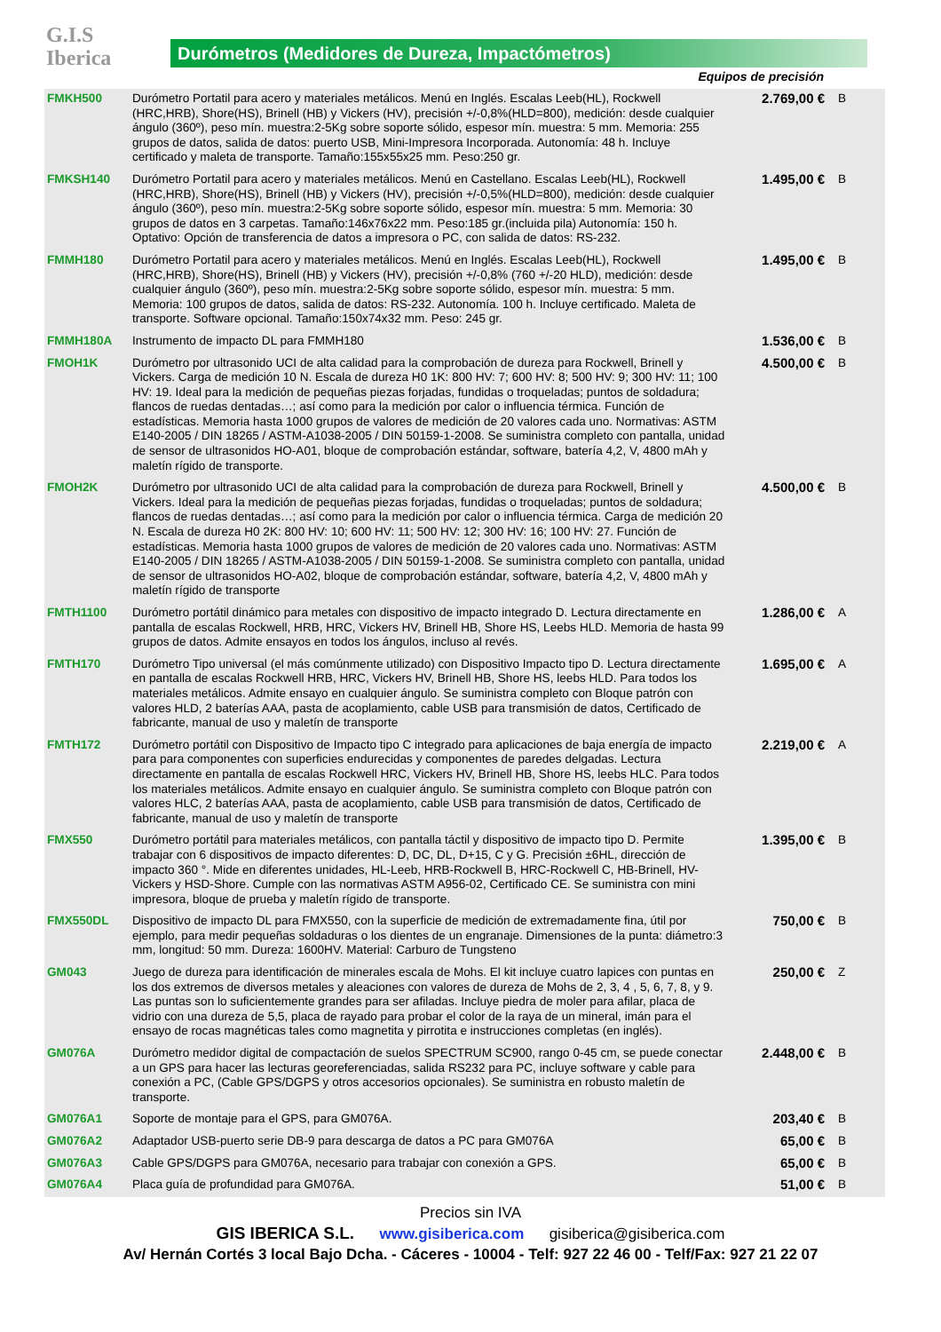G.I.S
Iberica
Durómetros (Medidores de Dureza, Impactómetros)
Equipos de precisión
| FMKH500 | Durómetro Portatil para acero y materiales metálicos. Menú en Inglés. Escalas Leeb(HL), Rockwell (HRC,HRB), Shore(HS), Brinell (HB) y Vickers (HV), precisión +/-0,8%(HLD=800), medición: desde cualquier ángulo (360º), peso mín. muestra:2-5Kg sobre soporte sólido, espesor mín. muestra: 5 mm. Memoria: 255 grupos de datos, salida de datos: puerto USB, Mini-Impresora Incorporada. Autonomía: 48 h. Incluye certificado y maleta de transporte. Tamaño:155x55x25 mm. Peso:250 gr. | 2.769,00 € | B |
| FMKSH140 | Durómetro Portatil para acero y materiales metálicos. Menú en Castellano. Escalas Leeb(HL), Rockwell (HRC,HRB), Shore(HS), Brinell (HB) y Vickers (HV), precisión +/-0,5%(HLD=800), medición: desde cualquier ángulo (360º), peso mín. muestra:2-5Kg sobre soporte sólido, espesor mín. muestra: 5 mm. Memoria: 30 grupos de datos en 3 carpetas. Tamaño:146x76x22 mm. Peso:185 gr.(incluida pila) Autonomía: 150 h. Optativo: Opción de transferencia de datos a impresora o PC, con salida de datos: RS-232. | 1.495,00 € | B |
| FMMH180 | Durómetro Portatil para acero y materiales metálicos. Menú en Inglés. Escalas Leeb(HL), Rockwell (HRC,HRB), Shore(HS), Brinell (HB) y Vickers (HV), precisión +/-0,8% (760 +/-20 HLD), medición: desde cualquier ángulo (360º), peso mín. muestra:2-5Kg sobre soporte sólido, espesor mín. muestra: 5 mm. Memoria: 100 grupos de datos, salida de datos: RS-232. Autonomía. 100 h. Incluye certificado. Maleta de transporte. Software opcional. Tamaño:150x74x32 mm. Peso: 245 gr. | 1.495,00 € | B |
| FMMH180A | Instrumento de impacto DL para FMMH180 | 1.536,00 € | B |
| FMOH1K | Durómetro por ultrasonido UCI de alta calidad para la comprobación de dureza para Rockwell, Brinell y Vickers. Carga de medición 10 N. Escala de dureza H0 1K: 800 HV: 7; 600 HV: 8; 500 HV: 9; 300 HV: 11; 100 HV: 19. Ideal para la medición de pequeñas piezas forjadas, fundidas o troqueladas; puntos de soldadura; flancos de ruedas dentadas…; así como para la medición por calor o influencia térmica. Función de estadísticas. Memoria hasta 1000 grupos de valores de medición de 20 valores cada uno. Normativas: ASTM E140-2005 / DIN 18265 / ASTM-A1038-2005 / DIN 50159-1-2008. Se suministra completo con pantalla, unidad de sensor de ultrasonidos HO-A01, bloque de comprobación estándar, software, batería 4,2, V, 4800 mAh y maletín rígido de transporte. | 4.500,00 € | B |
| FMOH2K | Durómetro por ultrasonido UCI de alta calidad para la comprobación de dureza para Rockwell, Brinell y Vickers. Ideal para la medición de pequeñas piezas forjadas, fundidas o troqueladas; puntos de soldadura; flancos de ruedas dentadas…; así como para la medición por calor o influencia térmica. Carga de medición 20 N. Escala de dureza H0 2K: 800 HV: 10; 600 HV: 11; 500 HV: 12; 300 HV: 16; 100 HV: 27. Función de estadísticas. Memoria hasta 1000 grupos de valores de medición de 20 valores cada uno. Normativas: ASTM E140-2005 / DIN 18265 / ASTM-A1038-2005 / DIN 50159-1-2008. Se suministra completo con pantalla, unidad de sensor de ultrasonidos HO-A02, bloque de comprobación estándar, software, batería 4,2, V, 4800 mAh y maletín rígido de transporte | 4.500,00 € | B |
| FMTH1100 | Durómetro portátil dinámico para metales con dispositivo de impacto integrado D. Lectura directamente en pantalla de escalas Rockwell, HRB, HRC, Vickers HV, Brinell HB, Shore HS, Leebs HLD. Memoria de hasta 99 grupos de datos. Admite ensayos en todos los ángulos, incluso al revés. | 1.286,00 € | A |
| FMTH170 | Durómetro Tipo universal (el más comúnmente utilizado) con Dispositivo Impacto tipo D. Lectura directamente en pantalla de escalas Rockwell HRB, HRC, Vickers HV, Brinell HB, Shore HS, leebs HLD. Para todos los materiales metálicos. Admite ensayo en cualquier ángulo. Se suministra completo con Bloque patrón con valores HLD, 2 baterías AAA, pasta de acoplamiento, cable USB para transmisión de datos, Certificado de fabricante, manual de uso y maletín de transporte | 1.695,00 € | A |
| FMTH172 | Durómetro portátil con Dispositivo de Impacto tipo C integrado para aplicaciones de baja energía de impacto para para componentes con superficies endurecidas y componentes de paredes delgadas. Lectura directamente en pantalla de escalas Rockwell HRC, Vickers HV, Brinell HB, Shore HS, leebs HLC. Para todos los materiales metálicos. Admite ensayo en cualquier ángulo. Se suministra completo con Bloque patrón con valores HLC, 2 baterías AAA, pasta de acoplamiento, cable USB para transmisión de datos, Certificado de fabricante, manual de uso y maletín de transporte | 2.219,00 € | A |
| FMX550 | Durómetro portátil para materiales metálicos, con pantalla táctil y dispositivo de impacto tipo D. Permite trabajar con 6 dispositivos de impacto diferentes: D, DC, DL, D+15, C y G. Precisión ±6HL, dirección de impacto 360 °. Mide en diferentes unidades, HL-Leeb, HRB-Rockwell B, HRC-Rockwell C, HB-Brinell, HV-Vickers y HSD-Shore. Cumple con las normativas ASTM A956-02, Certificado CE. Se suministra con mini impresora, bloque de prueba y maletín rígido de transporte. | 1.395,00 € | B |
| FMX550DL | Dispositivo de impacto DL para FMX550, con la superficie de medición de extremadamente fina, útil por ejemplo, para medir pequeñas soldaduras o los dientes de un engranaje. Dimensiones de la punta: diámetro:3 mm, longitud: 50 mm. Dureza: 1600HV. Material: Carburo de Tungsteno | 750,00 € | B |
| GM043 | Juego de dureza para identificación de minerales escala de Mohs. El kit incluye cuatro lapices con puntas en los dos extremos de diversos metales y aleaciones con valores de dureza de Mohs de 2, 3, 4 , 5, 6, 7, 8, y 9. Las puntas son lo suficientemente grandes para ser afiladas. Incluye piedra de moler para afilar, placa de vidrio con una dureza de 5,5, placa de rayado para probar el color de la raya de un mineral, imán para el ensayo de rocas magnéticas tales como magnetita y pirrotita e instrucciones completas (en inglés). | 250,00 € | Z |
| GM076A | Durómetro medidor digital de compactación de suelos SPECTRUM SC900, rango 0-45 cm, se puede conectar a un GPS para hacer las lecturas georeferenciadas, salida RS232 para PC, incluye software y cable para conexión a PC, (Cable GPS/DGPS y otros accesorios opcionales). Se suministra en robusto maletín de transporte. | 2.448,00 € | B |
| GM076A1 | Soporte de montaje para el GPS, para GM076A. | 203,40 € | B |
| GM076A2 | Adaptador USB-puerto serie DB-9 para descarga de datos a PC para GM076A | 65,00 € | B |
| GM076A3 | Cable GPS/DGPS para GM076A, necesario para trabajar con conexión a GPS. | 65,00 € | B |
| GM076A4 | Placa guía de profundidad para GM076A. | 51,00 € | B |
Precios sin IVA
GIS IBERICA S.L. www.gisiberica.com gisiberica@gisiberica.com
Av/ Hernán Cortés 3 local Bajo Dcha. - Cáceres - 10004 - Telf: 927 22 46 00 - Telf/Fax: 927 21 22 07